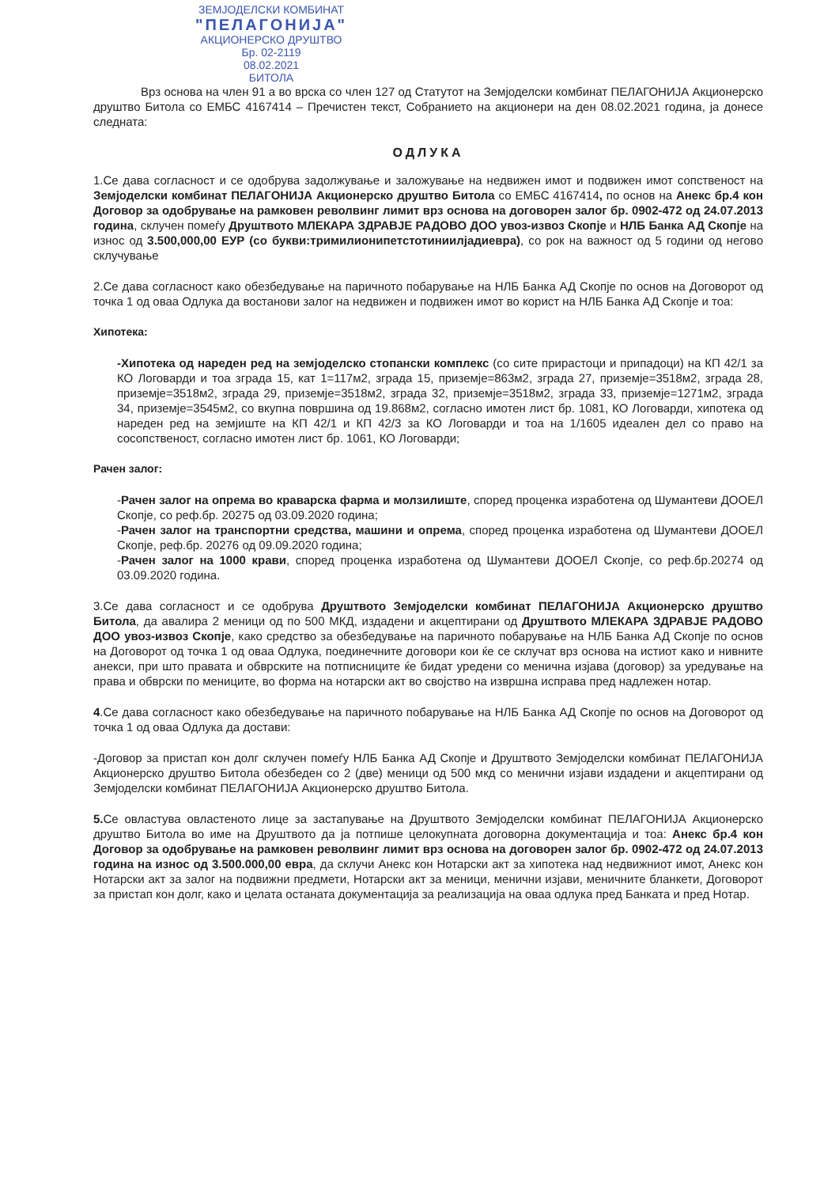ЗЕМЈОДЕЛСКИ КОМБИНАТ
"ПЕЛАГОНИЈА"
АКЦИОНЕРСКО ДРУШТВО
Бр. 02-2119
08.02.2021
БИТОЛА
Врз основа на член 91 а во врска со член 127 од Статутот на Земјоделски комбинат ПЕЛАГОНИЈА Акционерско друштво Битола со ЕМБС 4167414 – Пречистен текст, Собранието на акционери на ден 08.02.2021 година, ја донесе следната:
ОДЛУКА
1.Се дава согласност и се одобрува задолжување и заложување на недвижен имот и подвижен имот сопственост на Земјоделски комбинат ПЕЛАГОНИЈА Акционерско друштво Битола со ЕМБС 4167414, по основ на Анекс бр.4 кон Договор за одобрување на рамковен револвинг лимит врз основа на договорен залог бр. 0902-472 од 24.07.2013 година, склучен помеѓу Друштвото МЛЕКАРА ЗДРАВЈЕ РАДОВО ДОО увоз-извоз Скопје и НЛБ Банка АД Скопје на износ од 3.500,000,00 ЕУР (со букви:тримилионипетстотиниилјадиевра), со рок на важност од 5 години од негово склучување
2.Се дава согласност како обезбедување на паричното побарување на НЛБ Банка АД Скопје по основ на Договорот од точка 1 од оваа Одлука да востанови залог на недвижен и подвижен имот во корист на НЛБ Банка АД Скопје и тоа:
Хипотека:
-Хипотека од нареден ред на земјоделско стопански комплекс (со сите прирастоци и припадоци) на КП 42/1 за КО Логоварди и тоа зграда 15, кат 1=117м2, зграда 15, приземје=863м2, зграда 27, приземје=3518м2, зграда 28, приземје=3518м2, зграда 29, приземје=3518м2, зграда 32, приземје=3518м2, зграда 33, приземје=1271м2, зграда 34, приземје=3545м2, со вкупна површина од 19.868м2, согласно имотен лист бр. 1081, КО Логоварди, хипотека од нареден ред на земјиште на КП 42/1 и КП 42/3 за КО Логоварди и тоа на 1/1605 идеален дел со право на сосопственост, согласно имотен лист бр. 1061, КО Логоварди;
Рачен залог:
-Рачен залог на опрема во краварска фарма и молзилиште, според проценка изработена од Шумантеви ДООЕЛ Скопје, со реф.бр. 20275 од 03.09.2020 година;
-Рачен залог на транспортни средства, машини и опрема, според проценка изработена од Шумантеви ДООЕЛ Скопје, реф.бр. 20276 од 09.09.2020 година;
-Рачен залог на 1000 крави, според проценка изработена од Шумантеви ДООЕЛ Скопје, со реф.бр.20274 од 03.09.2020 година.
3.Се дава согласност и се одобрува Друштвото Земјоделски комбинат ПЕЛАГОНИЈА Акционерско друштво Битола, да авалира 2 меници од по 500 МКД, издадени и акцептирани од Друштвото МЛЕКАРА ЗДРАВЈЕ РАДОВО ДОО увоз-извоз Скопје, како средство за обезбедување на паричното побарување на НЛБ Банка АД Скопје по основ на Договорот од точка 1 од оваа Одлука, поединечните договори кои ќе се склучат врз основа на истиот како и нивните анекси, при што правата и обврските на потписниците ќе бидат уредени со менична изјава (договор) за уредување на права и обврски по мениците, во форма на нотарски акт во својство на извршна исправа пред надлежен нотар.
4.Се дава согласност како обезбедување на паричното побарување на НЛБ Банка АД Скопје по основ на Договорот од точка 1 од оваа Одлука да достави:
-Договор за пристап кон долг склучен помеѓу НЛБ Банка АД Скопје и Друштвото Земјоделски комбинат ПЕЛАГОНИЈА Акционерско друштво Битола обезбеден со 2 (две) меници од 500 мкд со менични изјави издадени и акцептирани од Земјоделски комбинат ПЕЛАГОНИЈА Акционерско друштво Битола.
5. Се овластува овластеното лице за застапување на Друштвото Земјоделски комбинат ПЕЛАГОНИЈА Акционерско друштво Битола во име на Друштвото да ја потпише целокупната договорна документација и тоа: Анекс бр.4 кон Договор за одобрување на рамковен револвинг лимит врз основа на договорен залог бр. 0902-472 од 24.07.2013 година на износ од 3.500.000,00 евра, да склучи Анекс кон Нотарски акт за хипотека над недвижниот имот, Анекс кон Нотарски акт за залог на подвижни предмети, Нотарски акт за меници, менични изјави, меничните бланкети, Договорот за пристап кон долг, како и целата останата документација за реализација на оваа одлука пред Банката и пред Нотар.